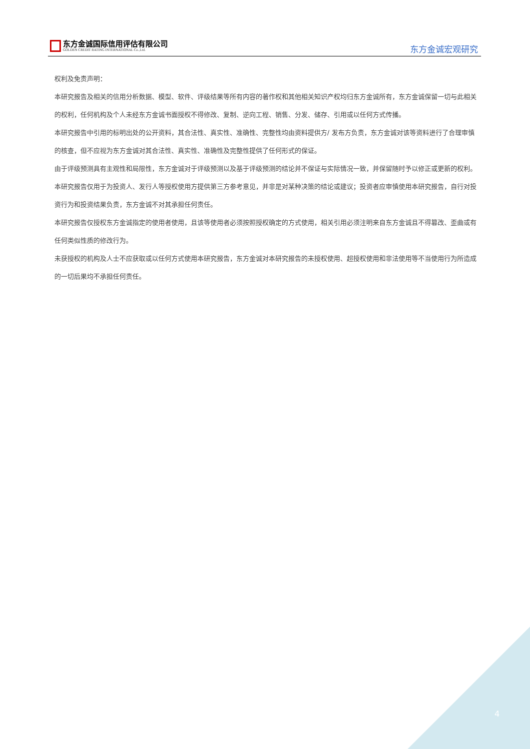东方金诚国际信用评估有限公司
GOLDEN CREDIT RATING INTERNATIONAL Co.,Ltd.
东方金诚宏观研究
权利及免责声明：
本研究报告及相关的信用分析数据、模型、软件、评级结果等所有内容的著作权和其他相关知识产权均归东方金诚所有，东方金诚保留一切与此相关的权利，任何机构及个人未经东方金诚书面授权不得修改、复制、逆向工程、销售、分发、储存、引用或以任何方式传播。
本研究报告中引用的标明出处的公开资料，其合法性、真实性、准确性、完整性均由资料提供方/ 发布方负责，东方金诚对该等资料进行了合理审慎的核查，但不应视为东方金诚对其合法性、真实性、准确性及完整性提供了任何形式的保证。
由于评级预测具有主观性和局限性，东方金诚对于评级预测以及基于评级预测的结论并不保证与实际情况一致，并保留随时予以修正或更新的权利。
本研究报告仅用于为投资人、发行人等授权使用方提供第三方参考意见，并非是对某种决策的结论或建议；投资者应审慎使用本研究报告，自行对投资行为和投资结果负责，东方金诚不对其承担任何责任。
本研究报告仅授权东方金诚指定的使用者使用，且该等使用者必须按照授权确定的方式使用，相关引用必须注明来自东方金诚且不得篡改、歪曲或有任何类似性质的修改行为。
未获授权的机构及人士不应获取或以任何方式使用本研究报告，东方金诚对本研究报告的未授权使用、超授权使用和非法使用等不当使用行为所造成的一切后果均不承担任何责任。
4